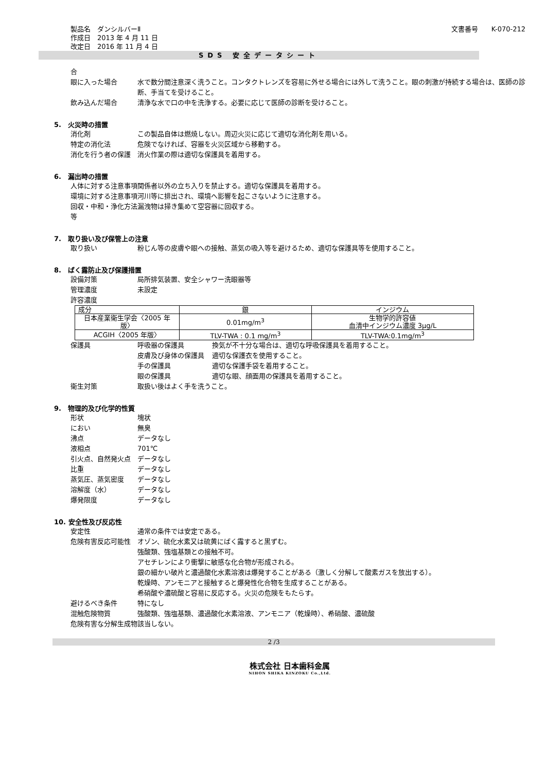製品名　ダンシルバーⅡ
作成日　2013 年 4 月 11 日
改定日　2016 年 11 月 4 日
文書番号　　K-070-212
SDS 安全データシート
合
眼に入った場合 水で数分間注意深く洗うこと。コンタクトレンズを容易に外せる場合には外して洗うこと。眼の刺激が持続する場合は、医師の診断、手当てを受けること。
飲み込んだ場合 清浄な水で口の中を洗浄する。必要に応じて医師の診断を受けること。
5.　火災時の措置
消化剤 この製品自体は燃焼しない。周辺火災に応じて適切な消化剤を用いる。
特定の消化法 危険でなければ、容器を火災区域から移動する。
消化を行う者の保護 消火作業の際は適切な保護具を着用する。
6.　漏出時の措置
人体に対する注意事項 関係者以外の立ち入りを禁止する。適切な保護具を着用する。
環境に対する注意事項 河川等に排出され、環境へ影響を起こさないように注意する。
回収・中和・浄化方法等
漏洩物は掃き集めて空容器に回収する。
7.　取り扱い及び保管上の注意
取り扱い 粉じん等の皮膚や眼への接触、蒸気の吸入等を避けるため、適切な保護具等を使用すること。
8.　ばく露防止及び保護措置
設備対策 局所排気装置、安全シャワー洗眼器等
管理濃度 未設定
許容濃度
| 成分 | 銀 | インジウム |
| 日本産業衛生学会〈2005 年版〉 | 0.01mg/m<sup>3</sup> | 生物学的許容値 血清中インジウム濃度 3μg/L |
| ACGIH〈2005 年版〉 | TLV-TWA : 0.1 mg/m<sup>3</sup> | TLV-TWA:0.1mg/m<sup>3</sup> |
保護具 呼吸器の保護具 換気が不十分な場合は、適切な呼吸保護具を着用すること。
皮膚及び身体の保護具 適切な保護衣を使用すること。
手の保護具 適切な保護手袋を着用すること。
眼の保護具 適切な眼、顔面用の保護具を着用すること。
衛生対策 取扱い後はよく手を洗うこと。
9.　物理的及び化学的性質
形状 塊状
におい 無臭
沸点 データなし
液相点 701℃
引火点、自然発火点 データなし
比重 データなし
蒸気圧、蒸気密度 データなし
溶解度（水） データなし
爆発限度 データなし
10. 安全性及び反応性
安定性 通常の条件では安定である。
危険有害反応可能性 オゾン、硫化水素又は硫黄にばく露すると黒ずむ。
強酸類、強塩基類との接触不可。
アセチレンにより衝撃に敏感な化合物が形成される。
銀の細かい破片と濃過酸化水素溶液は爆発することがある（激しく分解して酸素ガスを放出する）。
乾燥時、アンモニアと接触すると爆発性化合物を生成することがある。
希硝酸や濃硫酸と容易に反応する。火災の危険をもたらす。
避けるべき条件 特になし
混触危険物質 強酸類、強塩基類、濃過酸化水素溶液、アンモニア（乾燥時）、希硝酸、濃硫酸
危険有害な分解生成物 該当しない。
2 /3
株式会社 日本歯科金属
NIHON SHIKA KINZOKU Co.,Ltd.